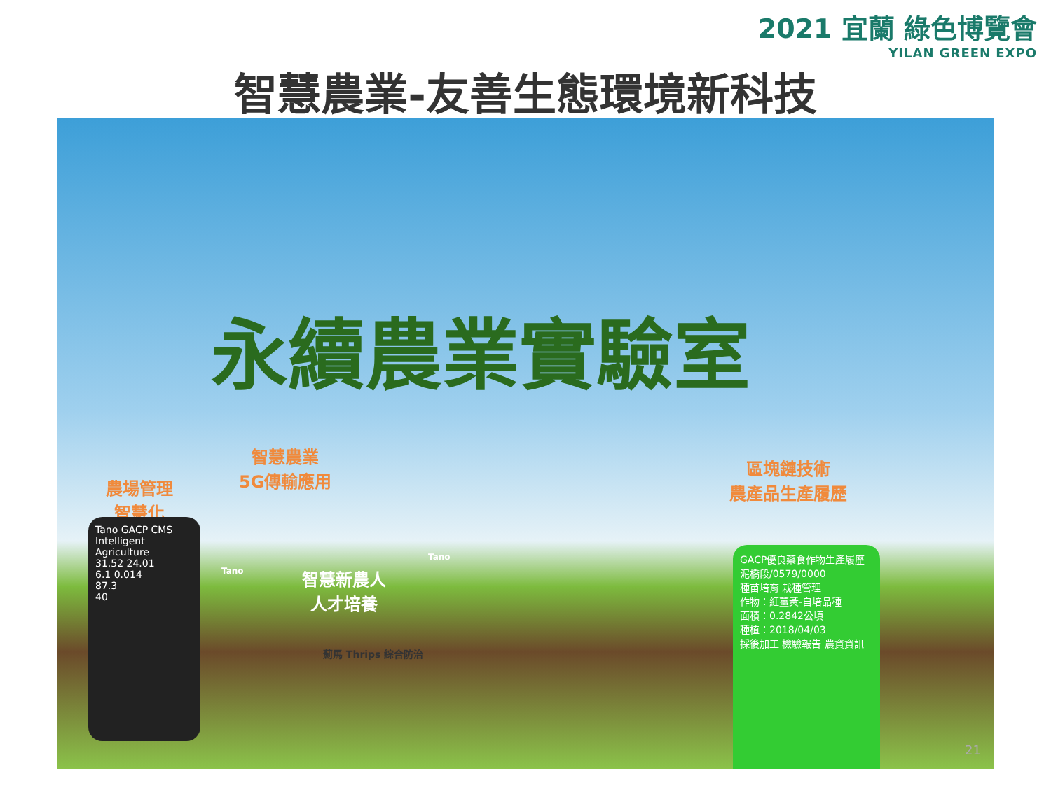2021 宜蘭 綠色博覽會
YILAN GREEN EXPO
智慧農業-友善生態環境新科技
永續農業實驗室
智慧農業
5G傳輸應用
農場管理
智慧化
區塊鏈技術
農產品生產履歷
智慧新農人
人才培養
Tano GACP CMS Intelligent Agriculture
31.52 24.01
6.1 0.014
87.3
40
GACP優良藥食作物生產履歷
泥橋段/0579/0000
種苗培育 栽種管理
作物：紅薑黃-自培品種
面積：0.2842公頃
種植：2018/04/03
採後加工 檢驗報告 農資資訊
薊馬 Thrips 綜合防治
Tano
Tano
21